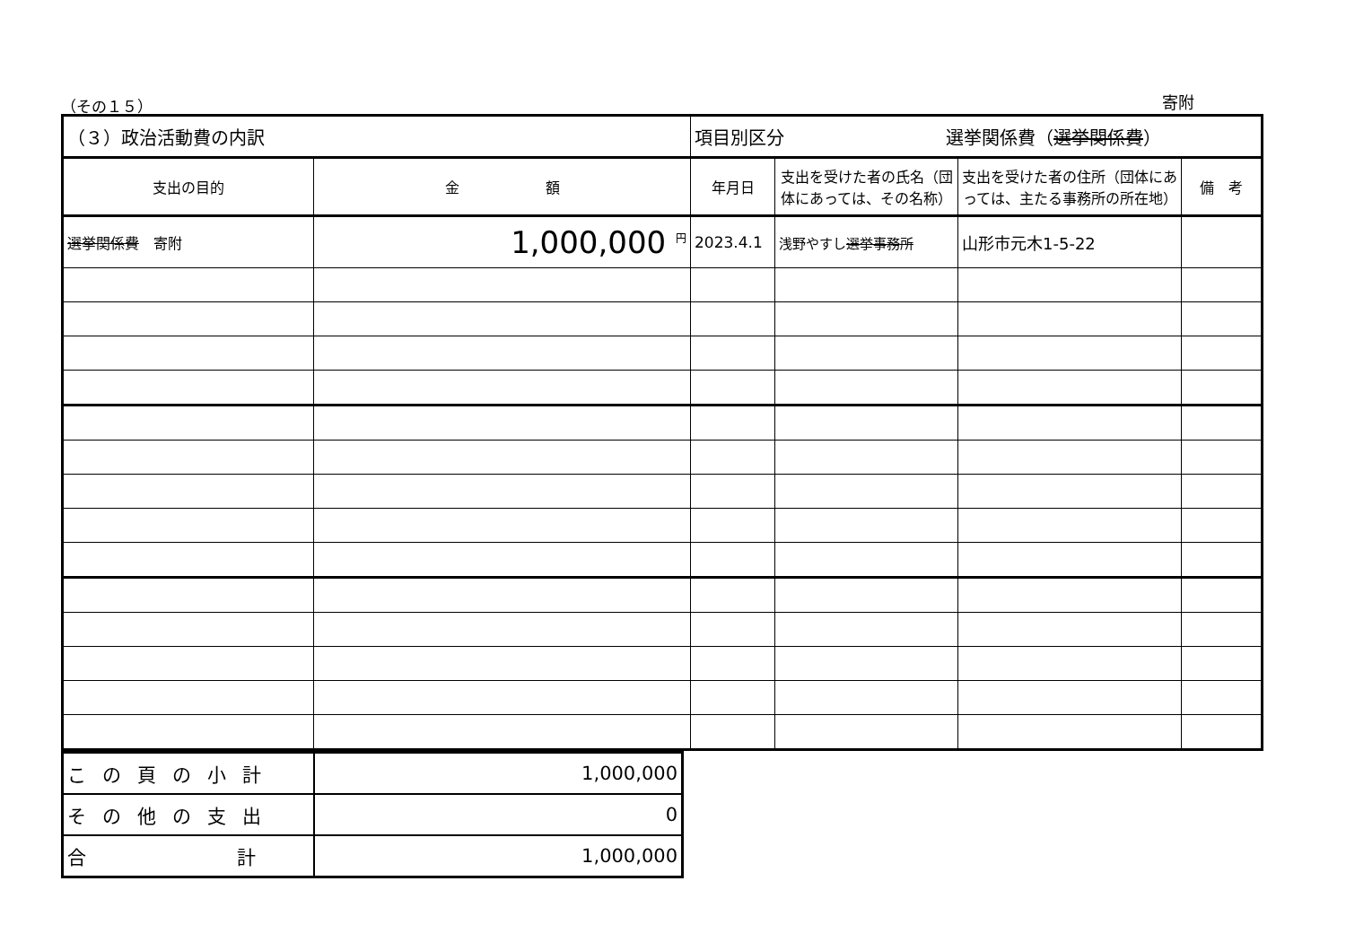（その１５）
寄附
| （３）政治活動費の内訳 | | 項目別区分 選挙関係費（ 選挙関係費 ） | | | |
| 支出の目的 | 金 額 | 年月日 | 支出を受けた者の氏名（団体にあっては、その名称） | 支出を受けた者の住所（団体にあっては、主たる事務所の所在地） | 備 考 |
| 選挙関係費 寄附 | 1,000,000 <sup>円</sup> | 2023.4.1 | 浅野やすし 選挙事務所 | 山形市元木1-5-22 | |
| この頁の小計 | 1,000,000 |
| その他の支出 | 0 |
| 合 計 | 1,000,000 |